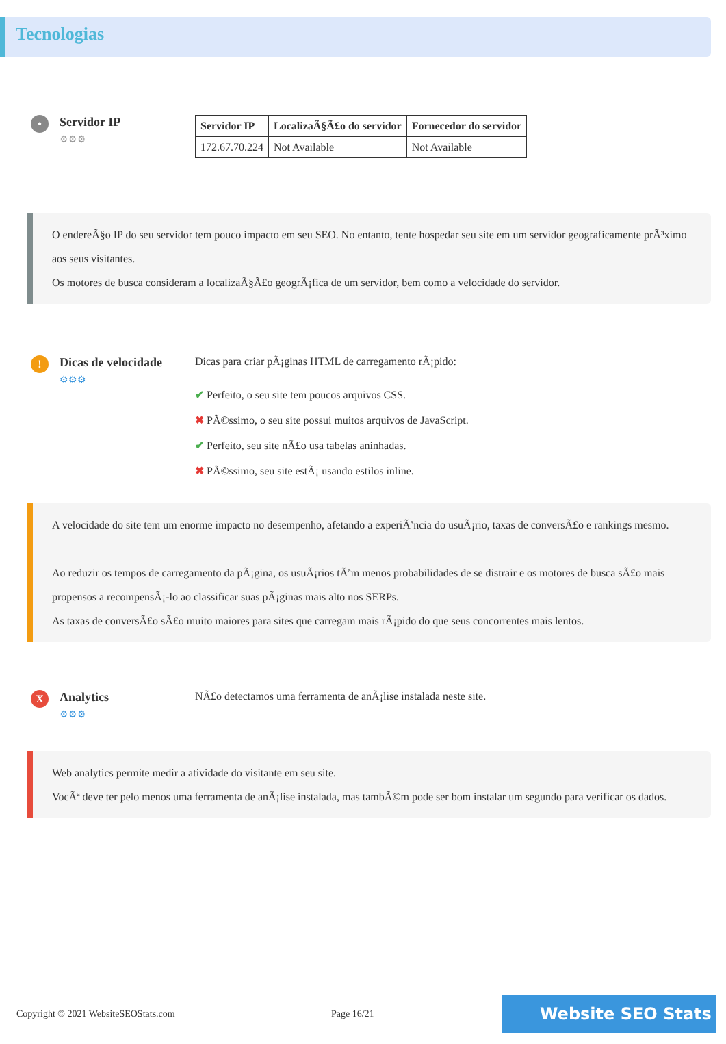Tecnologias
•
Servidor IP
⚙⚙⚙
| Servidor IP | LocalizaÃ§Ã£o do servidor | Fornecedor do servidor |
| --- | --- | --- |
| 172.67.70.224 | Not Available | Not Available |
O endereÃ§o IP do seu servidor tem pouco impacto em seu SEO. No entanto, tente hospedar seu site em um servidor geograficamente prÃ³ximo aos seus visitantes.
Os motores de busca consideram a localizaÃ§Ã£o geogrÃ¡fica de um servidor, bem como a velocidade do servidor.
!
Dicas de velocidade
⚙⚙⚙
Dicas para criar pÃ¡ginas HTML de carregamento rÃ¡pido:
✔ Perfeito, o seu site tem poucos arquivos CSS.
✖ PÃ©ssimo, o seu site possui muitos arquivos de JavaScript.
✔ Perfeito, seu site nÃ£o usa tabelas aninhadas.
✖ PÃ©ssimo, seu site estÃ¡ usando estilos inline.
A velocidade do site tem um enorme impacto no desempenho, afetando a experiÃªncia do usuÃ¡rio, taxas de conversÃ£o e rankings mesmo.
Ao reduzir os tempos de carregamento da pÃ¡gina, os usuÃ¡rios tÃªm menos probabilidades de se distrair e os motores de busca sÃ£o mais propensos a recompensÃ¡-lo ao classificar suas pÃ¡ginas mais alto nos SERPs.
As taxas de conversÃ£o sÃ£o muito maiores para sites que carregam mais rÃ¡pido do que seus concorrentes mais lentos.
X
Analytics
⚙⚙⚙
NÃ£o detectamos uma ferramenta de anÃ¡lise instalada neste site.
Web analytics permite medir a atividade do visitante em seu site.
VocÃª deve ter pelo menos uma ferramenta de anÃ¡lise instalada, mas tambÃ©m pode ser bom instalar um segundo para verificar os dados.
Copyright © 2021 WebsiteSEOStats.com Page 16/21 Website SEO Stats